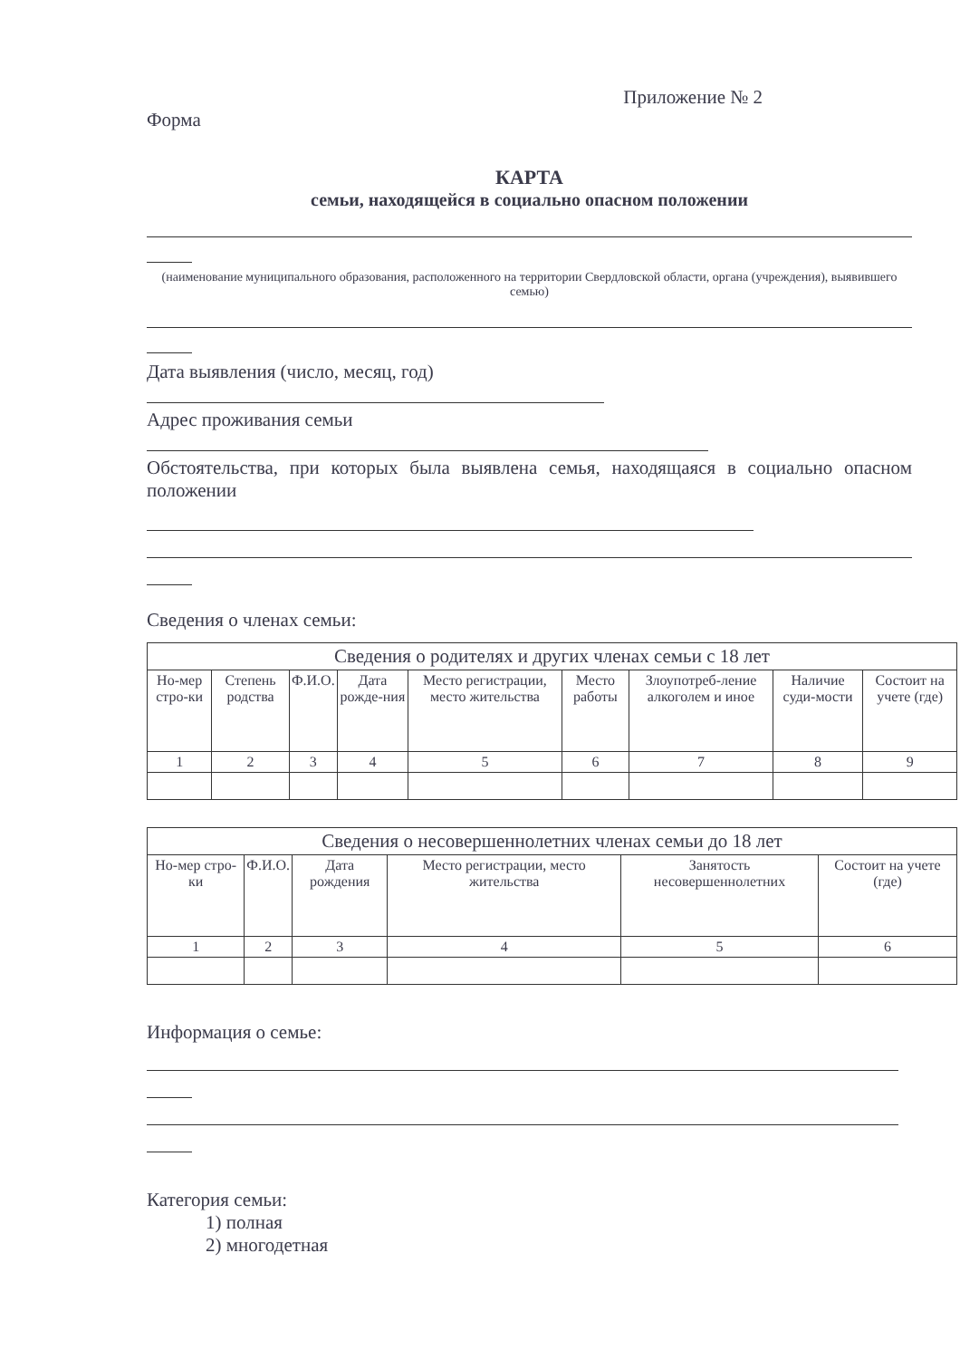Приложение № 2
Форма
КАРТА
семьи, находящейся в социально опасном положении
(наименование муниципального образования, расположенного на территории Свердловской области, органа (учреждения), выявившего семью)
Дата выявления (число, месяц, год)
Адрес проживания семьи
Обстоятельства, при которых была выявлена семья, находящаяся в социально опасном положении
Сведения о членах семьи:
| Сведения о родителях и других членах семьи с 18 лет | | | | | | | | |
| Но-мер стро-ки | Степень родства | Ф.И.О. | Дата рожде-ния | Место регистрации, место жительства | Место работы | Злоупотреб-ление алкоголем и иное | Наличие суди-мости | Состоит на учете (где) |
| 1 | 2 | 3 | 4 | 5 | 6 | 7 | 8 | 9 |
| Сведения о несовершеннолетних членах семьи до 18 лет | | | | | |
| Но-мер стро-ки | Ф.И.О. | Дата рождения | Место регистрации, место жительства | Занятость несовершеннолетних | Состоит на учете (где) |
| 1 | 2 | 3 | 4 | 5 | 6 |
Информация о семье:
Категория семьи:
1) полная
2) многодетная